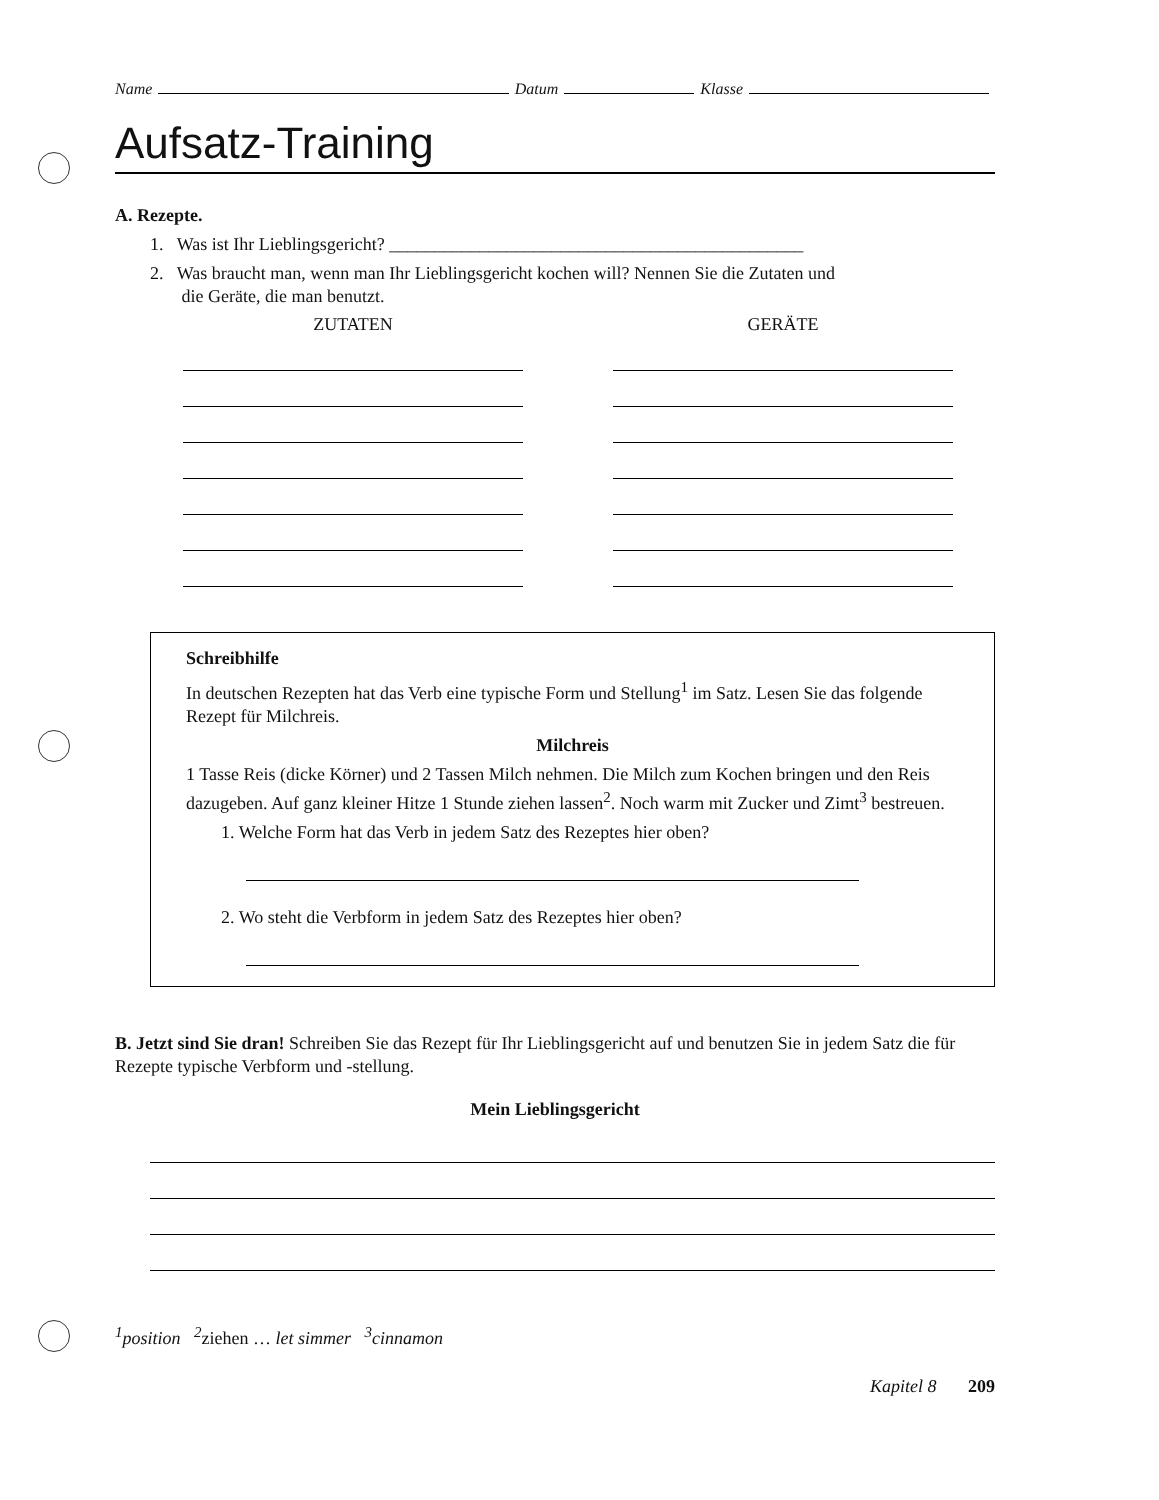Name Datum Klasse
Aufsatz-Training
A. Rezepte.
1. Was ist Ihr Lieblingsgericht? ______________________________________________
2. Was braucht man, wenn man Ihr Lieblingsgericht kochen will? Nennen Sie die Zutaten und
die Geräte, die man benutzt.
ZUTATEN GERÄTE
Schreibhilfe
In deutschen Rezepten hat das Verb eine typische Form und Stellung<sup>1</sup> im Satz. Lesen Sie das folgende Rezept für Milchreis.
Milchreis
1 Tasse Reis (dicke Körner) und 2 Tassen Milch nehmen. Die Milch zum Kochen bringen und den Reis dazugeben. Auf ganz kleiner Hitze 1 Stunde ziehen lassen<sup>2</sup>. Noch warm mit Zucker und Zimt<sup>3</sup> bestreuen.
1. Welche Form hat das Verb in jedem Satz des Rezeptes hier oben?
2. Wo steht die Verbform in jedem Satz des Rezeptes hier oben?
B. Jetzt sind Sie dran! Schreiben Sie das Rezept für Ihr Lieblingsgericht auf und benutzen Sie in jedem Satz die für Rezepte typische Verbform und -stellung.
Mein Lieblingsgericht
<sup>1</sup> position <sup>2</sup>ziehen … let simmer <sup>3</sup>cinnamon
Kapitel 8 209